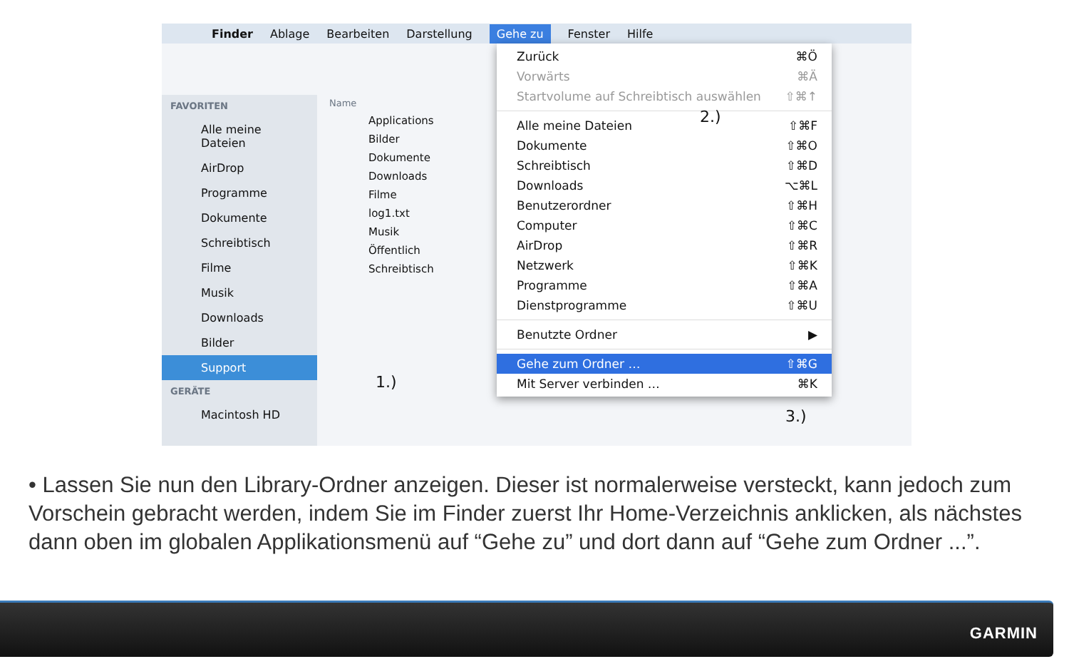Finder Ablage Bearbeiten Darstellung Gehe zu Fenster Hilfe
FAVORITEN
Alle meine Dateien
AirDrop
Programme
Dokumente
Schreibtisch
Filme
Musik
Downloads
Bilder
Support
GERÄTE
Macintosh HD
Name
Applications
Bilder
Dokumente
Downloads
Filme
log1.txt
Musik
Öffentlich
Schreibtisch
Zurück ⌘Ö
Vorwärts ⌘Ä
Startvolume auf Schreibtisch auswählen ⇧⌘↑
Alle meine Dateien ⇧⌘F
Dokumente ⇧⌘O
Schreibtisch ⇧⌘D
Downloads ⌥⌘L
Benutzerordner ⇧⌘H
Computer ⇧⌘C
AirDrop ⇧⌘R
Netzwerk ⇧⌘K
Programme ⇧⌘A
Dienstprogramme ⇧⌘U
Benutzte Ordner ▶
Gehe zum Ordner … ⇧⌘G
Mit Server verbinden … ⌘K
2.)
1.)
3.)
• Lassen Sie nun den Library-Ordner anzeigen. Dieser ist normalerweise versteckt, kann jedoch zum Vorschein gebracht werden, indem Sie im Finder zuerst Ihr Home-Verzeichnis anklicken, als nächstes dann oben im globalen Applikationsmenü auf “Gehe zu” und dort dann auf “Gehe zum Ordner ...”.
GARMIN